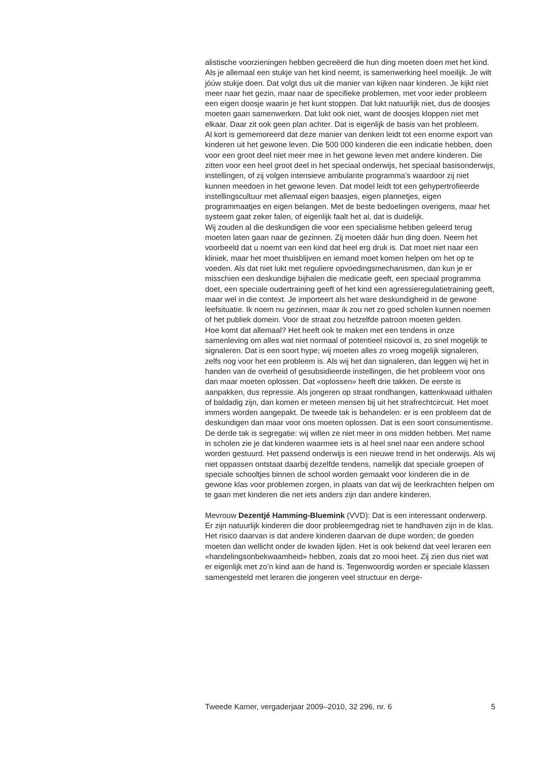alistische voorzieningen hebben gecreëerd die hun ding moeten doen met het kind. Als je allemaal een stukje van het kind neemt, is samenwerking heel moeilijk. Je wilt jóúw stukje doen. Dat volgt dus uit die manier van kijken naar kinderen. Je kijkt niet meer naar het gezin, maar naar de specifieke problemen, met voor ieder probleem een eigen doosje waarin je het kunt stoppen. Dat lukt natuurlijk niet, dus de doosjes moeten gaan samenwerken. Dat lukt ook niet, want de doosjes kloppen niet met elkaar. Daar zit ook geen plan achter. Dat is eigenlijk de basis van het probleem.
Al kort is gememoreerd dat deze manier van denken leidt tot een enorme export van kinderen uit het gewone leven. Die 500 000 kinderen die een indicatie hebben, doen voor een groot deel niet meer mee in het gewone leven met andere kinderen. Die zitten voor een heel groot deel in het speciaal onderwijs, het speciaal basisonderwijs, instellingen, of zij volgen intensieve ambulante programma’s waardoor zij niet kunnen meedoen in het gewone leven. Dat model leidt tot een gehypertrofieerde instellingscultuur met allemaal eigen baasjes, eigen plannetjes, eigen programmaatjes en eigen belangen. Met de beste bedoelingen overigens, maar het systeem gaat zeker falen, of eigenlijk faalt het al, dat is duidelijk.
Wij zouden al die deskundigen die voor een specialisme hebben geleerd terug moeten laten gaan naar de gezinnen. Zij moeten dáár hun ding doen. Neem het voorbeeld dat u noemt van een kind dat heel erg druk is. Dat moet niet naar een kliniek, maar het moet thuisblijven en iemand moet komen helpen om het op te voeden. Als dat niet lukt met reguliere opvoedingsmechanismen, dan kun je er misschien een deskundige bijhalen die medicatie geeft, een speciaal programma doet, een speciale oudertraining geeft of het kind een agressieregulatietraining geeft, maar wel in die context. Je importeert als het ware deskundigheid in de gewone leefsituatie. Ik noem nu gezinnen, maar ik zou net zo goed scholen kunnen noemen of het publiek domein. Voor de straat zou hetzelfde patroon moeten gelden.
Hoe komt dat allemaal? Het heeft ook te maken met een tendens in onze samenleving om alles wat niet normaal of potentieel risicovol is, zo snel mogelijk te signaleren. Dat is een soort hype; wij moeten alles zo vroeg mogelijk signaleren, zelfs nog voor het een probleem is. Als wij het dan signaleren, dan leggen wij het in handen van de overheid of gesubsidieerde instellingen, die het probleem voor ons dan maar moeten oplossen. Dat «oplossen» heeft drie takken. De eerste is aanpakken, dus repressie. Als jongeren op straat rondhangen, kattenkwaad uithalen of baldadig zijn, dan komen er meteen mensen bij uit het strafrechtcircuit. Het moet immers worden aangepakt. De tweede tak is behandelen: er is een probleem dat de deskundigen dan maar voor ons moeten oplossen. Dat is een soort consumentisme. De derde tak is segregatie: wij willen ze niet meer in ons midden hebben. Met name in scholen zie je dat kinderen waarmee iets is al heel snel naar een andere school worden gestuurd. Het passend onderwijs is een nieuwe trend in het onderwijs. Als wij niet oppassen ontstaat daarbij dezelfde tendens, namelijk dat speciale groepen of speciale schooltjes binnen de school worden gemaakt voor kinderen die in de gewone klas voor problemen zorgen, in plaats van dat wij de leerkrachten helpen om te gaan met kinderen die net iets anders zijn dan andere kinderen.
Mevrouw Dezentjé Hamming-Bluemink (VVD): Dat is een interessant onderwerp. Er zijn natuurlijk kinderen die door probleemgedrag niet te handhaven zijn in de klas. Het risico daarvan is dat andere kinderen daarvan de dupe worden; de goeden moeten dan wellicht onder de kwaden lijden. Het is ook bekend dat veel leraren een «handelingsonbekwaamheid» hebben, zoals dat zo mooi heet. Zij zien dus niet wat er eigenlijk met zo’n kind aan de hand is. Tegenwoordig worden er speciale klassen samengesteld met leraren die jongeren veel structuur en derge-
Tweede Kamer, vergaderjaar 2009–2010, 32 296, nr. 6 5